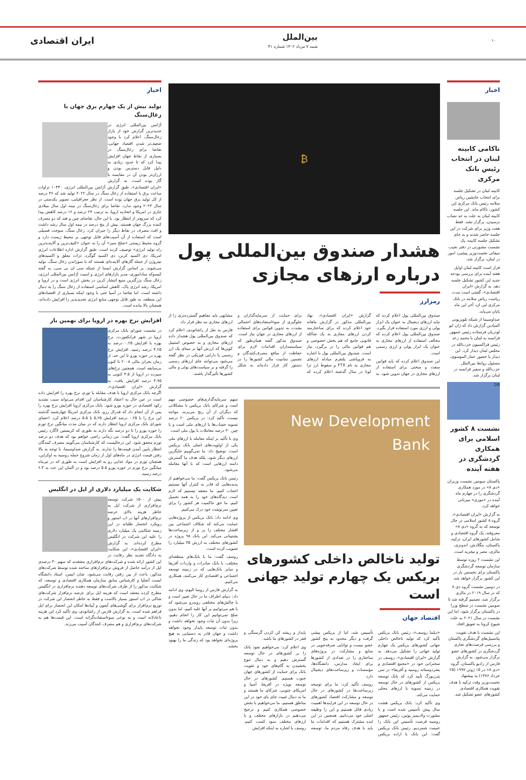۱۰
بین‌الملل
شنبه ۷ مرداد ۱۴۰۲ شماره ۴۱
ایران اقتصادی
اخبار
ناکامی کابینه لبنان در انتخاب رئیس بانک مرکزی
کابینه لبنان در تشکیل جلسه برای انتخاب جانشین ریاض سلامه رئیس بانک مرکزی این کشور، ناکام ماند. این جلسه کابینه لبنان به علت به حد نصاب نرسیدن، برگزار نشد. فقط هفت وزیر برای شرکت در این جلسه حاضر شدند و به جای تشکیل جلسه کابینه، یک نشست مشورتی در دفتر نجیب میقاتی نخست‌وزیر پیشبرد امور در لبنان، برگزار شد.
قرار است کابینه لبنان اوایل هفته آینده برای بررسی بودجه جدید این کشور تشکیل جلسه دهد. به گزارش «ایران اقتصادی»، گفتنی است مدت ریاست ریاض سلامه در بانک مرکزی لبن ان، آخر این ماه پایان می‌یابد.
صداوسیما از شبکه تلویزیونی المیادین گزارش داد که ژان ایو لودریان فرستاده رئیس جمهور فرانسه به لبنان با محمد رعد رئیس فراکسیون حزب‌الله در مجلس لبنان دیدار کرد. این دیدار با حضور عمار الموسوی، مسئول روابط بین‌الملل حزب‌الله و سفیر فرانسه در لبنان برگزار شد.
D8
نشست ۸ کشور اسلامی برای همکاری گردشگری در هفته آینده
پاکستان سومین نشست وزیران «دی ۸» در مورد همکاری گردشگری را در چهارم ماه آینده در «موری» میزبانی خواهد کرد.
به گزارش «ایران اقتصادی»، گروه ۸ کشور اسلامی در حال توسعه که به گروه «دی ۸» معروفند، یک گروه اقتصادی و شامل کشورهای ایران، ترکیه، پاکستان، بنگلادش، اندونزی، مالزی، مصر و نیجریه است.
این نشست ۲ روزه توسط سازمان توسعه گردشگری پاکستان برای نخستین بار در این کشور برگزار خواهد شد.
در دومین نشست گروه دی ۸ که در سال ۲۰۱۹ در مالزی برگزار شد، تصمیم گرفته شد تا سومین نشست در سطح وزرا در پاکستان برگزار شود، اما این نشست در سال ۲۰۲۱ به علت شیوع کرونا به تعویق افتاد.
این نشست با هدف تقویت پتانسیل‌های گردشگری پاکستان و بررسی فرصت‌های تجاری گردشگری در کشورهای عضو برگزار می‌شود. به گزارش فارس از رادیو پاکستان، گروه «دی ۸» در ۱۵ ژوئن ۱۹۹۷ (۲۵ خرداد ۱۳۷۶) به پیشنهاد نخست‌وزیر وقت ترکیه با هدف تقویت همکاری اقتصادی کشورهای عضو تشکیل شد.
₿
هشدار صندوق بین‌المللی پول درباره ارزهای مجازی
رمزارز
صندوق بین‌المللی پول اعلام کرده که نباید ارزهای دیجیتال به عنوان یک ابزار پولی و ارزی مورد استفاده قرار بگیرد. صندوق بین‌المللی پول اعلام کرده که مخالف استفاده از ارزهای مجازی به عنوان یک ابزار پولی و ارزی رسمی است.
این صندوق اعلام کرده که باید قوانین سفت و سختی برای استفاده از ارزهای مجازی در جهان تدوین شود. به گزارش «ایران اقتصادی»، نهاد بین‌المللی مذکور در گزارش ماهانه خود اعلام کرده که برای ساختارمند کردن ارزهای مجازی به یک شاکله قانونی جامع که هم بخش خصوصی و هم قوانین مالی را در برگیرد، نیاز است. صندوق بین‌المللی پول با اشاره به فروپاشی پلتفرم مبادله ارزهای مجازی به نام FTX و سقوط ارز ترا لونا در سال گذشته اعلام کرده که برای حمایت از سرمایه‌گذاران و جلوگیری از سوءاستفاده‌های احتمالی بشدت به تدوین قوانین برای استفاده از ارزهای مجازی در جهان نیاز است. صندوق مذکور گفته همان‌طور که سیاستمداران اقدامات لازم برای حفاظت از منافع مصرف‌کنندگان و تضمین تمامیت مالی کشورها را در دستور کار قرار داده‌اند به شکل مشابهی باید مفاهیم گسترده‌تری را از ارزهای مجازی مد نظر قرار داد.
فارس به نقل از راشاتودی، اعلام کرد که صندوق بین‌المللی پول هشدار داده ارزهای مجازی و به خصوص استیبل کوین‌ها که ارزش آنها بر مبنای یک ارز رسمی یا دارایی فیزیکی در نظر گفته می‌شود می‌توانند جای ارزهای رسمی را گرفته و بر سیاست‌های پولی و مالی کشورها تأثیرگذار باشند.
New Development Bank
تولید ناخالص داخلی کشورهای بریکس یک چهارم تولید جهانی است
اقتصاد جهان
«دیلما روسف»، رئیس بانک بریکس تأکید کرد که تولید ناخالص داخلی جهانی کشورهای بریکس یک چهارم تولید جهانی را تشکیل می‌دهد. به گزارش «ایران اقتصادی»، روسف در سخنرانی خود در «مجمع اقتصادی و بشردوستانه روسیه و آفریقا» در سن پترزبورگ تأیید کرد که بانک توسعه بریکس از کشورهای در حال توسعه در زمینه تسویه با ارزهای محلی حمایت می‌کند.
وی تأکید کرد: بانک بریکس هشت سال پیش تأسیس شده است و با مشورت ولادیمیر پوتین، رئیس جمهور روسیه فرصت تأسیس این بانک را غنیمت شمردیم. رئیس بانک بریکس گفت: این بانک با اراده بریکس تأسیس شد، اما از بریکس پیشی گرفت و دیگر محدود به پنج کشور عضو نیست و توانایی صرفه‌جویی در منابع و مشارکت در پروژه‌های ساختاری را در تعدادی از کشورها برای ایجاد مدارس، دانشگاه‌ها، مؤسسات و زیرساخت‌های دیجیتال دارد.
روسف تأکید کرد: ما برای توسعه زیرساخت‌ها در کشورهای در حال توسعه و مشارکت اقتصاد کشورهای در حال توسعه در این فرایندها اهمیت زیادی قائل هستیم و این را وظیفه اصلی خود می‌دانیم. همچنین در این ایده مشترک هستیم که اقدامات ما باید با هدف رفاه مردم ما، توسعه پایدار و ریشه کن کردن گرسنگی و فقر در کشورهای ما باشد.
وی اعلام کرد: می‌خواهیم نفوذ بانک را بر کشورهای در حال توسعه گسترش دهیم و به دنبال تنوع بخشیدن به گام‌های خود و تقویت بانک برای حمایت از کشورهای جهان جنوب هستیم. کشورهای در حال توسعه بویژه در آفریقا، آسیا و امریکای جنوبی، شرکای ما هستند و ما به دنبال تثبیت جای پای خود در این مناطق هستیم، ما می‌خواهیم با بخش خصوصی همکاری کنیم و ترجیح می‌دهیم در بازارهای مختلف و با ارزهای مختلف سود کسب کنیم. روسف با اشاره به اینکه افزایش
سهم سرمایه‌گذاری‌های خصوصی مهم است و شرکای بانک بریکس با مشکلاتی که دیگران از آن رنج می‌برند، مواجه نیست، تأکید کرد: در بریکس ۲۰ درصد تسویه حساب‌ها با ارزهای ملی است و با چین ۳۰ درصد معاملات با پول ملی است.
وی با تأکید بر اینکه معامله با ارزهای ملی یکی از اولویت‌های اصلی بانک بریکس است، توضیح داد: ما نمی‌گوییم جایگزین ارزهای دیگر شود، بلکه هدف ما گسترش دامنه ارزهایی است که با آنها معامله می‌شود.
رئیس بانک بریکس گفت: ما می‌خواهیم از پدیده‌هایی که قادر به کنترل آنها نیستیم اجتناب کنیم. ما معتقد نیستیم که لازم است دیدگاه‌های خود را به همه تحمیل کنیم. ما حق حاکمیت هر کشور را برای تعیین سرنوشت خود درک می‌کنیم.
وی ادامه داد: بانک بریکس از پروژه‌هایی حمایت می‌کند که شکاف اجتماعی بین اقشار مختلف را پر و از زیرساخت‌ها پشتیبانی می‌کند. این بانک ۹۸ پروژه در کشورهای مختلف به ارزش ۳۵ میلیارد را تصویب کرده است.
روسف گفت: ما با بانک‌های منطقه‌ای مختلف، با بانک صادرات و واردات آفریقا و سایر بانک‌هایی که در زمینه توسعه اجتماعی و اقتصادی کار می‌کنند، همکاری می‌کنیم.
به گزارش فارس از روسا الیوم، وی ادامه داد: دنیای اطراف ما در حال تغییر است و با چالش‌های مختلفی روبه‌رو می‌شود که با هم می‌توانیم بر آنها غلبه کنیم، اما بدون صلح نمی‌توانیم این کار را انجام دهیم، زیرا بدون آن ثبات وجود نخواهد داشت و بدون ثبات توسعه پایدار وجود نخواهد داشت و جهان قادر به دستیابی به هیچ پروژه‌ای نخواهد بود که زندگی ما را بهبود بخشد.
اخبار
تولید بیش از یک چهارم برق جهان با زغال‌سنگ
آژانس بین‌المللی انرژی در جدیدترین گزارش خود از بازار زغال‌سنگ، اعلام کرد با وجود ضعیف‌تر شدن اقتصاد جهانی، تقاضا برای زغال‌سنگ در بسیاری از نقاط جهان افزایش پیدا کرد که تا حدود زیادی به دلیل قابل دسترس بودن و ارزان‌تر بودن آن در مقایسه با گاز بوده است. به گزارش «ایران اقتصادی»، طبق گزارش آژانس بین‌المللی انرژی، ۱۰۴۴۰ تراوات ساعت برق با استفاده از زغال سنگ در سال ۲۰۲۲ تولید شد که ۳۶ درصد از کل تولید برق جهان بوده است. از نظر جغرافیایی، تصویر یکدستی در سال ۲۰۲۳ وجود ندارد. تقاضا برای زغال‌سنگ در نیمه اول سال میلادی جاری در امریکا و اتحادیه اروپا، به ترتیب ۲۴ درصد و ۱۶ درصد کاهش پیدا کرد که سریع‌تر از انتظار بود. با این حال، تقاضای چین و هند که دو مصرف کننده بزرگ جهان هستند، بیش از پنج درصد در نیمه اول سال رشد داشت و افت مصرف در نقاط دیگر را جبران کرد. زغال سنگ، سوخت فسیلی است که استفاده از آن آسیب‌های قابل توجهی بر محیط زیست دارد و گروه محیط زیستی «صلح سبز» آن را به عنوان «کثیف‌ترین و آلاینده‌ترین راه تولید انرژی» توصیف کرده است. طبق گزارش اداره اطلاعات انرژی امریکا، دی اکسید کربن، دی اکسید گوگرد، ذرات معلق و اکسیدهای نیتروژن از جمله گازهای آلاینده‌ای هستند که با سوزاندن زغال سنگ، تولید می‌شوند. بر اساس گزارش ایسنا از شبکه سی ان بی سی، به گفته کیسوکه ساداموری، مدیر بازارهای انرژی و امنیت آژانس بین‌المللی انرژی، زغال سنگ بزرگترین منبع انتشار کربن در بخش انرژی است و در اروپا و امریکا، رشد انرژی پاک، کاهش اساسی استفاده از زغال سنگ را به دنبال داشته است. اما تقاضا در آسیا حتی با وجود اینکه بسیاری از اقتصادهای این منطقه، به طور قابل توجهی منابع انرژی تجدیدپذیر را افزایش داده‌اند، همچنان بالا مانده است.
افزایش نرخ بهره در اروپا برای نهمین بار
در نشست شورای بانک مرکزی اروپا در شهر فرانکفورت، نرخ بهره با افزایش ۰.۲۵ درصد به ۴.۲۵ درصد رسید. افزایش نرخ بهره در حوزه یورو تا این حد، از زمان بحران مالی ۲۰۰۸ تا کنون بی‌سابقه است. همچنین نرخ‌های سپرده در اروپا از ۳.۵ کنونی به ۳.۷۵ درصد افزایش یافت. به گزارش «ایران اقتصادی»، اگرچه بانک مرکزی اروپا با هدف مقابله با تورم، نرخ بهره را افزایش داده است در عین حال به اعتقاد کارشناسان این اقدام می‌تواند سبب تشدید رکود اقتصادی در حوزه یورو شود. بانک مرکزی اروپا افزایش نرخ بهره را پس از آن انجام داد که فدرال رزو، بانک مرکزی امریکا چهارشنبه گذشته این نرخ را با ۰.۲۵ درصد افزایش ۵.۲۵ تا ۵.۵ درصد اعلام کرد. اعضای شورای بانک مرکزی اروپا انتظار دارند که در میان مدت میانگین نرخ تورم را حوزه یورو را تا دو درصد نگه دارند به طوری که کریستین لاگارد رئیس بانک مرکزی اروپا گفت: من زمانی راضی خواهم بود که هدف دو درصد تورم محقق شود. این درحالیست که کارشناسان می‌گویند مصرف کنندگان انتظار پایین آمدن قیمت‌ها را ندارند. به گزارش صداوسیما، با توجه به بالا رفتن قیمت انرژی در ماه‌های اول از زمان شروع حمله روسیه به اوکراین، همچنان تورم در مواد غذایی رو به افزایش است به طوری که در تیرماه میانگین نرخ تورم در حوزه یورو ۵.۵ درصد بود و در آلمان این عدد به ۶.۴ درصد رسید.
شکایت یک میلیارد دلاری از اپل در انگلیس
بیش از ۱۵۰۰ شرکت توسعه نرم‌افزاری از شرکت اپل به خاطر هزینه بالای عرضه نرم‌افزارهای آنها در اپ استور و رویکرد انحصار طلبانه در این زمینه شکایتی یک میلیارد دلاری را علیه این شرکت در انگلیس مطرح کرده‌اند. به گزارش «ایران اقتصادی»، این شکایت به دادگاه تجدید نظر رقابت در این کشور ارائه شده و شرکت‌های نرم‌افزاری معتقدند که سهم ۳۰ درصدی اپل از درآمد حاصل از فروش نرم‌افزارهای ساخته شده توسط شرکت‌های مذکور، باعث از بین رفتن رقابت می‌شود. شان انیس، استاد دانشگاه ایست آنجلیا و کارشناس سابق سازمان همکاری اقتصادی و توسعه، که شکایت مذکور را از طرف شرکت‌های توسعه دهنده نرم‌افزاری در انگلیس مطرح کرده معتقد است که هزینه اپل برای عرضه نرم‌افزار شرکت‌های شاکی در اپ استور بسیار بالاست و فقط به خاطر انحصار این شرکت در توزیع نرم‌افزار برای گوشی‌های آیفون و آیپادها امکان این انحصار برای اپل فراهم شده است. به گزارش فارس از راشاتودی، وی تأکید کرد این هزینه ناعادلانه است و به نوعی سوءاستفاده‌گرانه است. این قیمت‌ها هم به شرکت‌های نرم‌افزاری و هم مصرف کنندگان آسیب می‌زند.